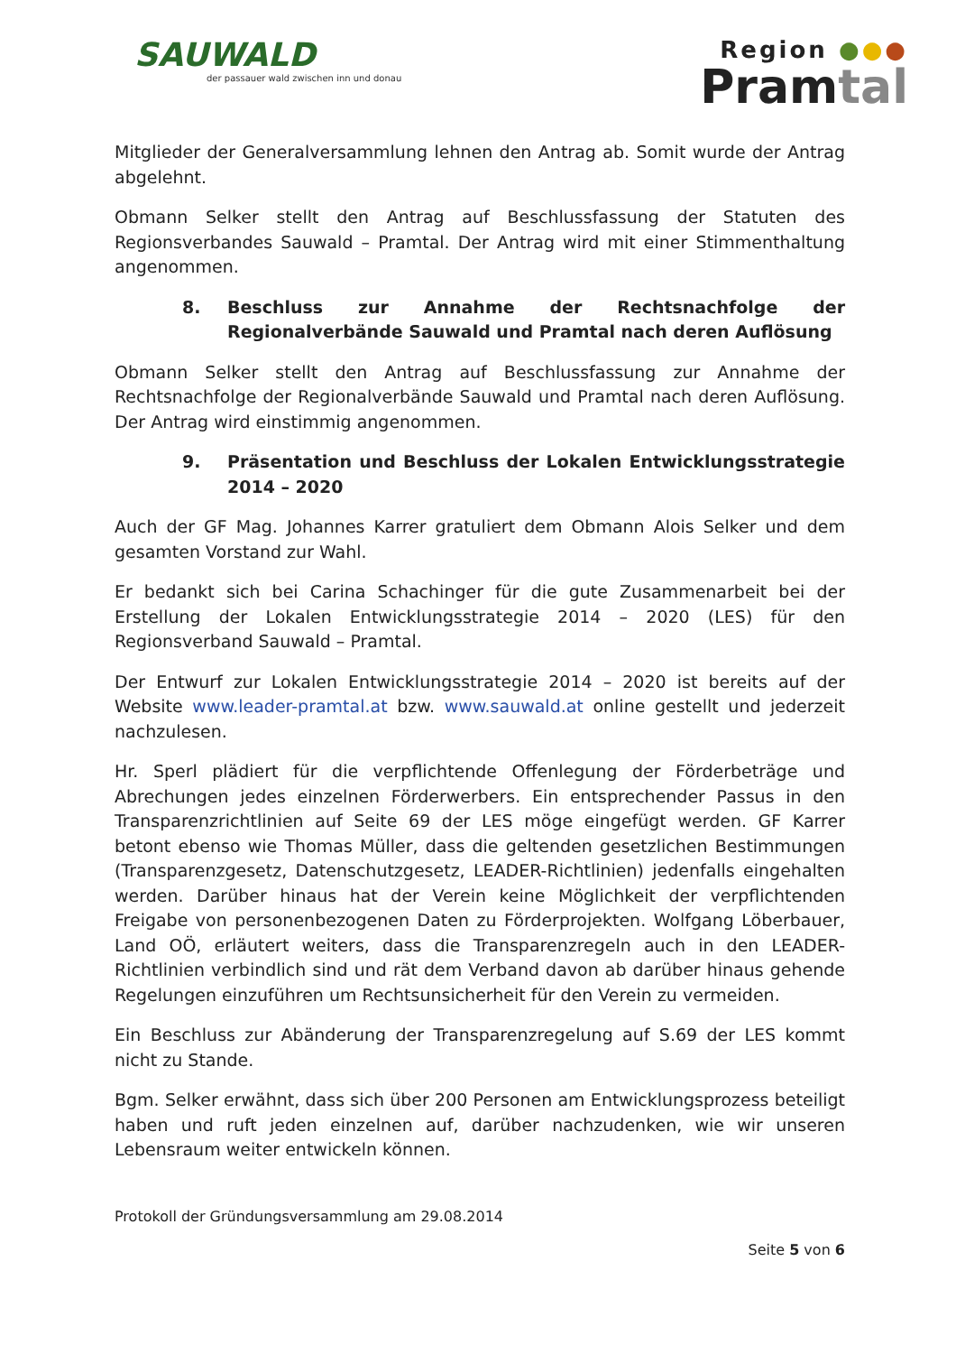SAUWALD
der passauer wald zwischen inn und donau
Region ●●●
Pramtal
Mitglieder der Generalversammlung lehnen den Antrag ab. Somit wurde der Antrag abgelehnt.
Obmann Selker stellt den Antrag auf Beschlussfassung der Statuten des Regionsverbandes Sauwald – Pramtal. Der Antrag wird mit einer Stimmenthaltung angenommen.
8. Beschluss zur Annahme der Rechtsnachfolge der Regionalverbände Sauwald und Pramtal nach deren Auflösung
Obmann Selker stellt den Antrag auf Beschlussfassung zur Annahme der Rechtsnachfolge der Regionalverbände Sauwald und Pramtal nach deren Auflösung. Der Antrag wird einstimmig angenommen.
9. Präsentation und Beschluss der Lokalen Entwicklungsstrategie 2014 – 2020
Auch der GF Mag. Johannes Karrer gratuliert dem Obmann Alois Selker und dem gesamten Vorstand zur Wahl.
Er bedankt sich bei Carina Schachinger für die gute Zusammenarbeit bei der Erstellung der Lokalen Entwicklungsstrategie 2014 – 2020 (LES) für den Regionsverband Sauwald – Pramtal.
Der Entwurf zur Lokalen Entwicklungsstrategie 2014 – 2020 ist bereits auf der Website www.leader-pramtal.at bzw. www.sauwald.at online gestellt und jederzeit nachzulesen.
Hr. Sperl plädiert für die verpflichtende Offenlegung der Förderbeträge und Abrechungen jedes einzelnen Förderwerbers. Ein entsprechender Passus in den Transparenzrichtlinien auf Seite 69 der LES möge eingefügt werden. GF Karrer betont ebenso wie Thomas Müller, dass die geltenden gesetzlichen Bestimmungen (Transparenzgesetz, Datenschutzgesetz, LEADER-Richtlinien) jedenfalls eingehalten werden. Darüber hinaus hat der Verein keine Möglichkeit der verpflichtenden Freigabe von personenbezogenen Daten zu Förderprojekten. Wolfgang Löberbauer, Land OÖ, erläutert weiters, dass die Transparenzregeln auch in den LEADER-Richtlinien verbindlich sind und rät dem Verband davon ab darüber hinaus gehende Regelungen einzuführen um Rechtsunsicherheit für den Verein zu vermeiden.
Ein Beschluss zur Abänderung der Transparenzregelung auf S.69 der LES kommt nicht zu Stande.
Bgm. Selker erwähnt, dass sich über 200 Personen am Entwicklungsprozess beteiligt haben und ruft jeden einzelnen auf, darüber nachzudenken, wie wir unseren Lebensraum weiter entwickeln können.
Protokoll der Gründungsversammlung am 29.08.2014
Seite 5 von 6